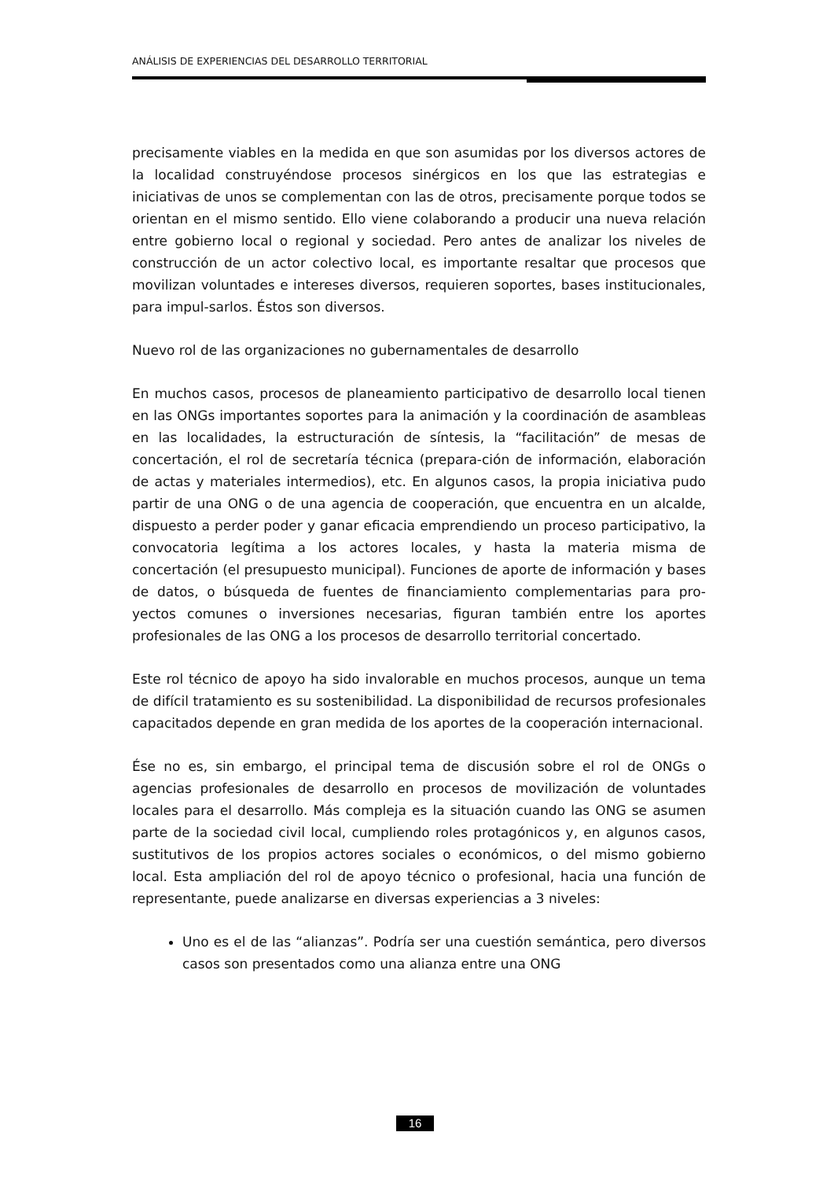ANÁLISIS DE EXPERIENCIAS DEL DESARROLLO TERRITORIAL
precisamente viables en la medida en que son asumidas por los diversos actores de la localidad construyéndose procesos sinérgicos en los que las estrategias e iniciativas de unos se complementan con las de otros, precisamente porque todos se orientan en el mismo sentido. Ello viene colaborando a producir una nueva relación entre gobierno local o regional y sociedad. Pero antes de analizar los niveles de construcción de un actor colectivo local, es importante resaltar que procesos que movilizan voluntades e intereses diversos, requieren soportes, bases institucionales, para impul-sarlos. Éstos son diversos.
Nuevo rol de las organizaciones no gubernamentales de desarrollo
En muchos casos, procesos de planeamiento participativo de desarrollo local tienen en las ONGs importantes soportes para la animación y la coordinación de asambleas en las localidades, la estructuración de síntesis, la “facilitación” de mesas de concertación, el rol de secretaría técnica (prepara-ción de información, elaboración de actas y materiales intermedios), etc. En algunos casos, la propia iniciativa pudo partir de una ONG o de una agencia de cooperación, que encuentra en un alcalde, dispuesto a perder poder y ganar eficacia emprendiendo un proceso participativo, la convocatoria legítima a los actores locales, y hasta la materia misma de concertación (el presupuesto municipal). Funciones de aporte de información y bases de datos, o búsqueda de fuentes de financiamiento complementarias para pro-yectos comunes o inversiones necesarias, figuran también entre los aportes profesionales de las ONG a los procesos de desarrollo territorial concertado.
Este rol técnico de apoyo ha sido invalorable en muchos procesos, aunque un tema de difícil tratamiento es su sostenibilidad. La disponibilidad de recursos profesionales capacitados depende en gran medida de los aportes de la cooperación internacional.
Ése no es, sin embargo, el principal tema de discusión sobre el rol de ONGs o agencias profesionales de desarrollo en procesos de movilización de voluntades locales para el desarrollo. Más compleja es la situación cuando las ONG se asumen parte de la sociedad civil local, cumpliendo roles protagónicos y, en algunos casos, sustitutivos de los propios actores sociales o económicos, o del mismo gobierno local. Esta ampliación del rol de apoyo técnico o profesional, hacia una función de representante, puede analizarse en diversas experiencias a 3 niveles:
Uno es el de las “alianzas”. Podría ser una cuestión semántica, pero diversos casos son presentados como una alianza entre una ONG
16